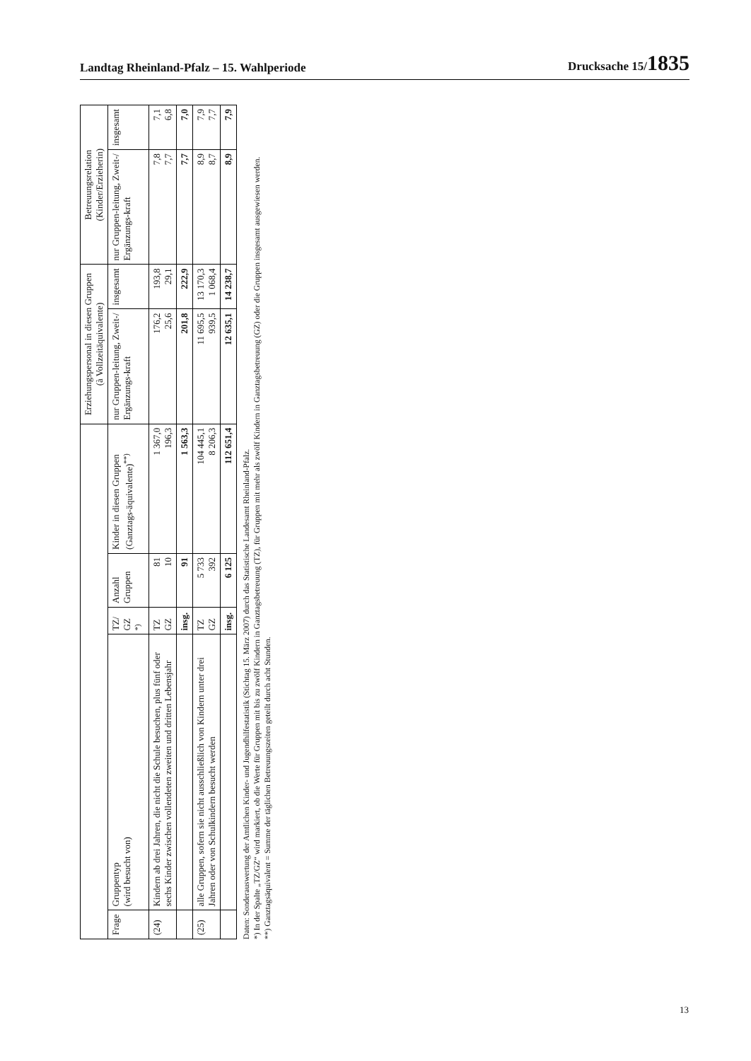Landtag Rheinland-Pfalz – 15. Wahlperiode Drucksache 15/1835
| | | | | | Erziehungspersonal in diesen Gruppen (à Vollzeitäquivalente) | | Betreuungsrelation (Kinder/Erzieherin) | |
| --- | --- | --- | --- | --- | --- | --- | --- | --- |
| Frage | Gruppentyp (wird besucht von) | TZ/ GZ <sup>*)</sup> | Anzahl Gruppen | Kinder in diesen Gruppen (Ganztags-äquivalente)<sup>**)</sup> | nur Gruppen-leitung, Zweit-/ Ergänzungs-kraft | insgesamt | nur Gruppen-leitung, Zweit-/ Ergänzungs-kraft | insgesamt |
| (24) | Kindern ab drei Jahren, die nicht die Schule besuchen, plus fünf oder sechs Kinder zwischen vollendeten zweiten und dritten Lebensjahr | TZ GZ | 81 10 | 1 367,0 196,3 | 176,2 25,6 | 193,8 29,1 | 7,8 7,7 | 7,1 6,8 |
| | | insg. | 91 | 1 563,3 | 201,8 | 222,9 | 7,7 | 7,0 |
| (25) | alle Gruppen, sofern sie nicht ausschließlich von Kindern unter drei Jahren oder von Schulkindern besucht werden | TZ GZ | 5 733 392 | 104 445,1 8 206,3 | 11 695,5 939,5 | 13 170,3 1 068,4 | 8,9 8,7 | 7,9 7,7 |
| | | insg. | 6 125 | 112 651,4 | 12 635,1 | 14 238,7 | 8,9 | 7,9 |
Daten: Sonderauswertung der Amtlichen Kinder- und Jugendhilfestatistik (Stichtag 15. März 2007) durch das Statistische Landesamt Rheinland-Pfalz.
*) In der Spalte „TZ/GZ“ wird markiert, ob die Werte für Gruppen mit bis zu zwölf Kindern in Ganztagsbetreuung (TZ), für Gruppen mit mehr als zwölf Kindern in Ganztagsbetreuung (GZ) oder die Gruppen insgesamt ausgewiesen werden.
**) Ganztagsäquivalent = Summe der täglichen Betreuungszeiten geteilt durch acht Stunden.
13